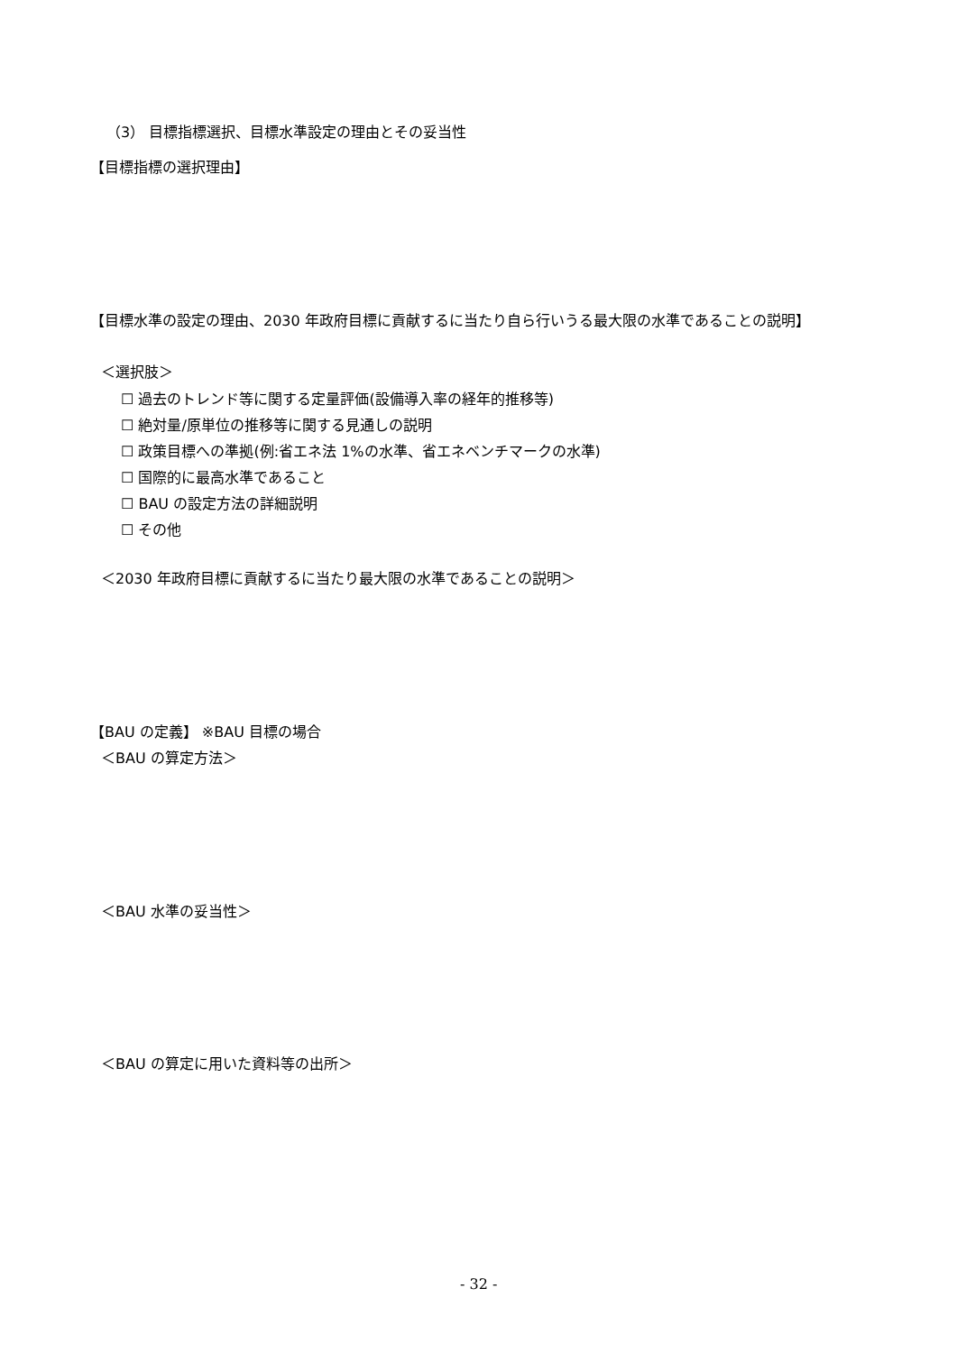（3） 目標指標選択、目標水準設定の理由とその妥当性
【目標指標の選択理由】
【目標水準の設定の理由、2030 年政府目標に貢献するに当たり自ら行いうる最大限の水準であることの説明】
＜選択肢＞
☐ 過去のトレンド等に関する定量評価(設備導入率の経年的推移等)
☐ 絶対量/原単位の推移等に関する見通しの説明
☐ 政策目標への準拠(例:省エネ法 1%の水準、省エネベンチマークの水準)
☐ 国際的に最高水準であること
☐ BAU の設定方法の詳細説明
☐ その他
＜2030 年政府目標に貢献するに当たり最大限の水準であることの説明＞
【BAU の定義】 ※BAU 目標の場合
＜BAU の算定方法＞
＜BAU 水準の妥当性＞
＜BAU の算定に用いた資料等の出所＞
- 32 -